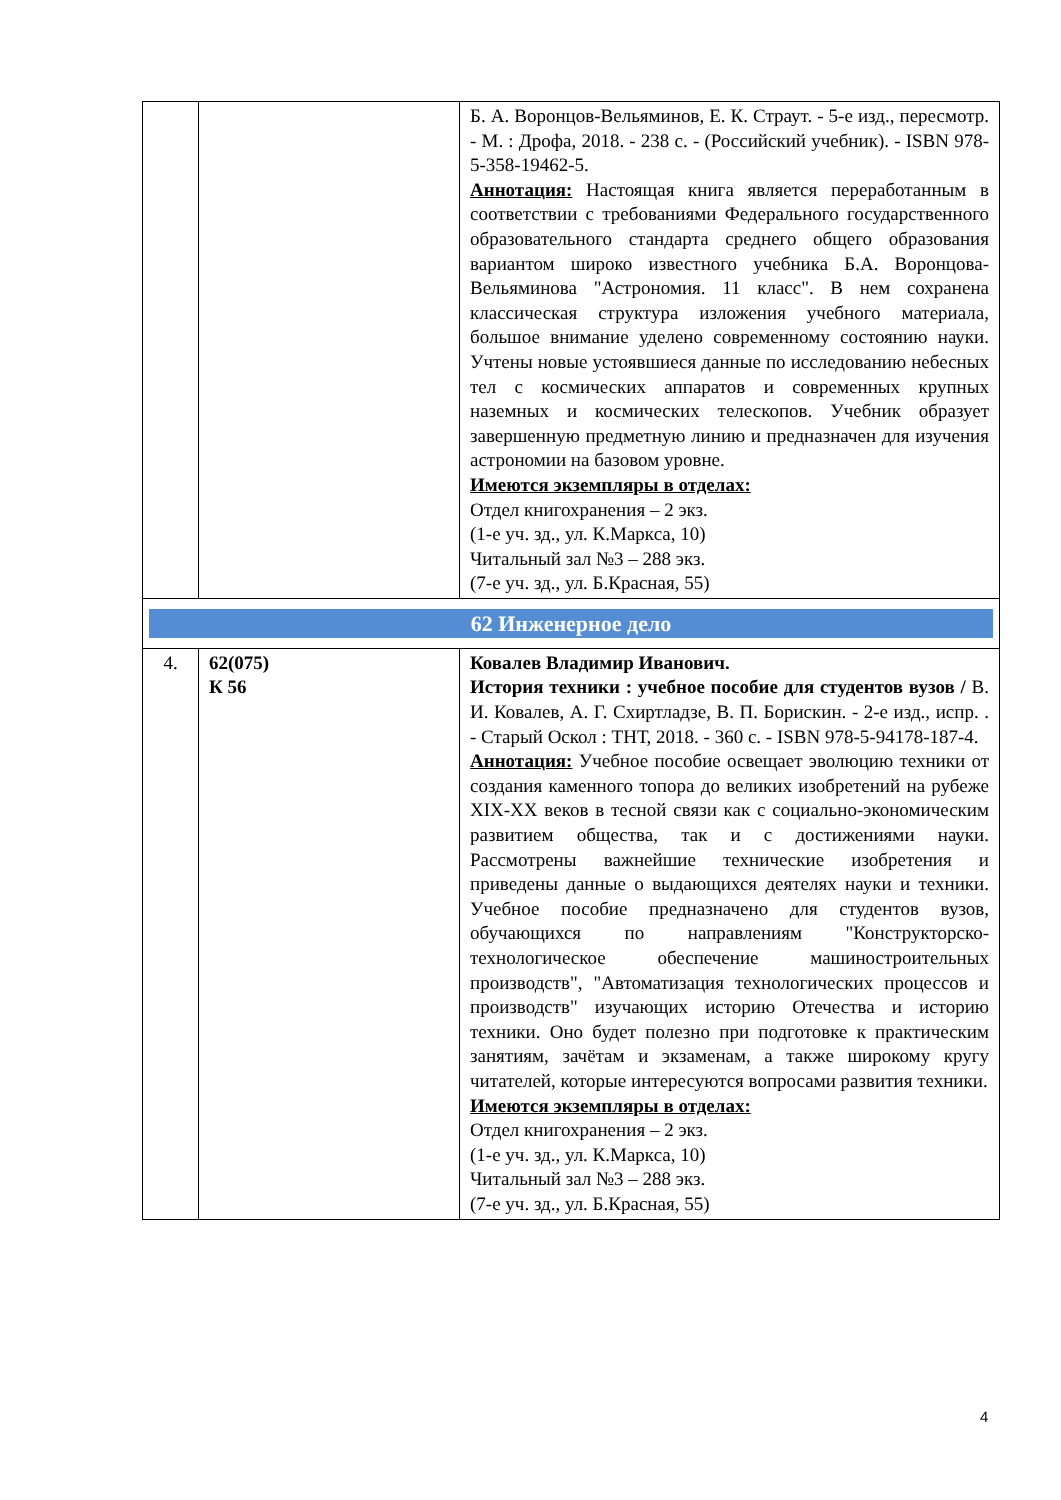| | | Б. А. Воронцов-Вельяминов, Е. К. Страут. - 5-е изд., пересмотр. - М. : Дрофа, 2018. - 238 с. - (Российский учебник). - ISBN 978-5-358-19462-5. Аннотация: Настоящая книга является переработанным в соответствии с требованиями Федерального государственного образовательного стандарта среднего общего образования вариантом широко известного учебника Б.А. Воронцова-Вельяминова "Астрономия. 11 класс". В нем сохранена классическая структура изложения учебного материала, большое внимание уделено современному состоянию науки. Учтены новые устоявшиеся данные по исследованию небесных тел с космических аппаратов и современных крупных наземных и космических телескопов. Учебник образует завершенную предметную линию и предназначен для изучения астрономии на базовом уровне. Имеются экземпляры в отделах: Отдел книгохранения – 2 экз. (1-е уч. зд., ул. К.Маркса, 10) Читальный зал №3 – 288 экз. (7-е уч. зд., ул. Б.Красная, 55) |
| 62 Инженерное дело | | |
| 4. | 62(075) К 56 | Ковалев Владимир Иванович. История техники : учебное пособие для студентов вузов / В. И. Ковалев, А. Г. Схиртладзе, В. П. Борискин. - 2-е изд., испр. . - Старый Оскол : ТНТ, 2018. - 360 с. - ISBN 978-5-94178-187-4. Аннотация: Учебное пособие освещает эволюцию техники от создания каменного топора до великих изобретений на рубеже XIX-XX веков в тесной связи как с социально-экономическим развитием общества, так и с достижениями науки. Рассмотрены важнейшие технические изобретения и приведены данные о выдающихся деятелях науки и техники. Учебное пособие предназначено для студентов вузов, обучающихся по направлениям "Конструкторско-технологическое обеспечение машиностроительных производств", "Автоматизация технологических процессов и производств" изучающих историю Отечества и историю техники. Оно будет полезно при подготовке к практическим занятиям, зачётам и экзаменам, а также широкому кругу читателей, которые интересуются вопросами развития техники. Имеются экземпляры в отделах: Отдел книгохранения – 2 экз. (1-е уч. зд., ул. К.Маркса, 10) Читальный зал №3 – 288 экз. (7-е уч. зд., ул. Б.Красная, 55) |
4